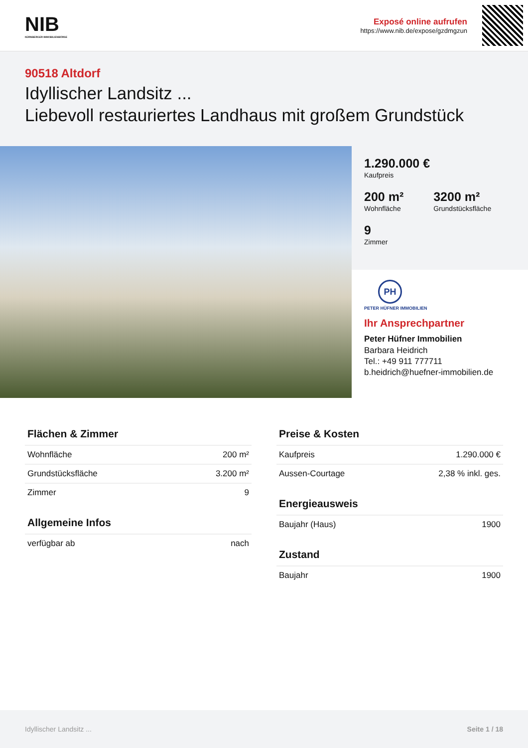NIB
NÜRNBERGER IMMOBILIENBÖRSE
Exposé online aufrufen
https://www.nib.de/expose/gzdmgzun
90518 Altdorf
Idyllischer Landsitz ...
Liebevoll restauriertes Landhaus mit großem Grundstück
1.290.000 €
Kaufpreis
200 m²
Wohnfläche
3200 m²
Grundstücksfläche
9
Zimmer
PH
PETER HÜFNER IMMOBILIEN
Ihr Ansprechpartner
Peter Hüfner Immobilien
Barbara Heidrich
Tel.: +49 911 777711
b.heidrich@huefner-immobilien.de
Flächen & Zimmer
| Wohnfläche | 200 m² |
| Grundstücksfläche | 3.200 m² |
| Zimmer | 9 |
Allgemeine Infos
| verfügbar ab | nach |
Preise & Kosten
| Kaufpreis | 1.290.000 € |
| Aussen-Courtage | 2,38 % inkl. ges. |
Energieausweis
| Baujahr (Haus) | 1900 |
Zustand
| Baujahr | 1900 |
Idyllischer Landsitz ... Seite 1 / 18